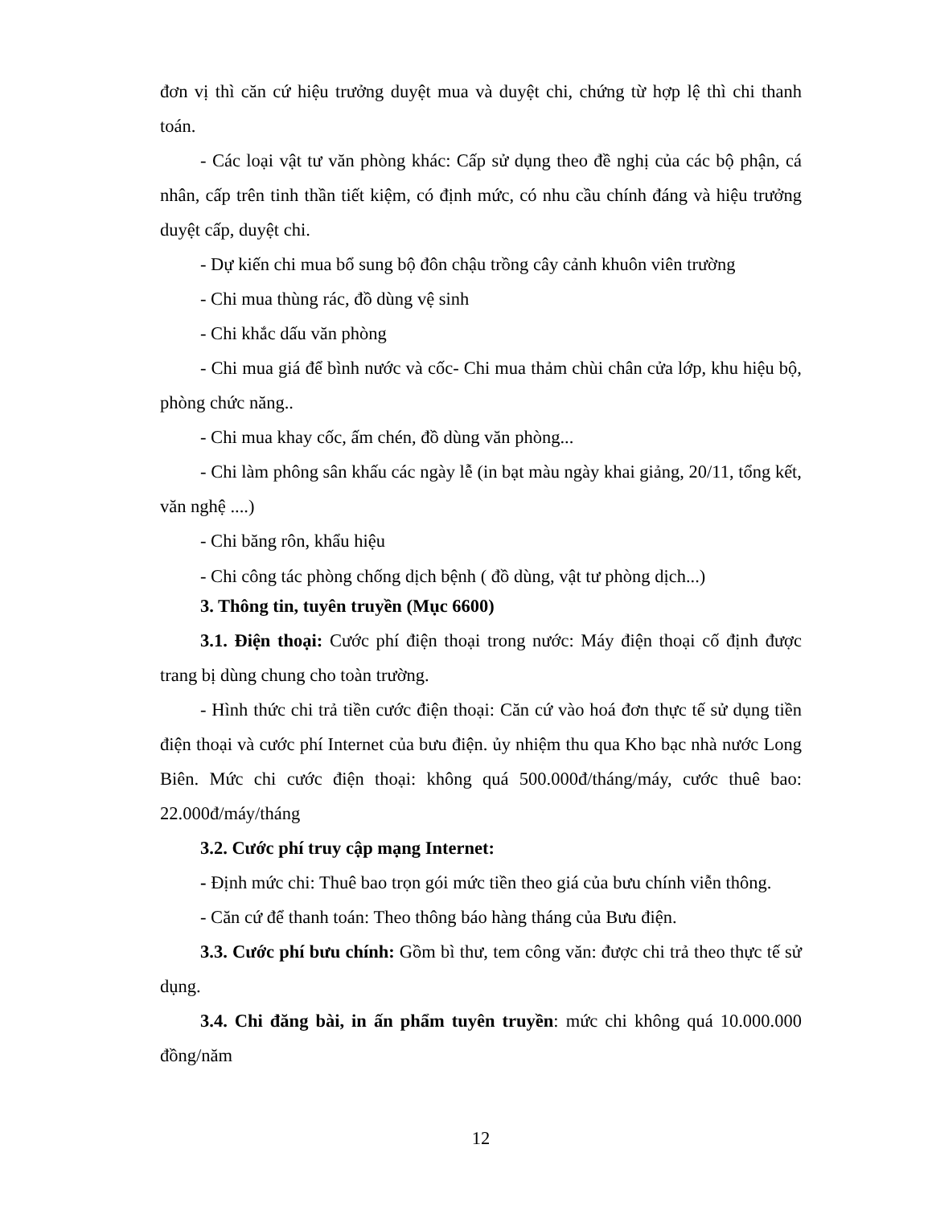đơn vị thì căn cứ hiệu trưởng duyệt mua và duyệt chi, chứng từ hợp lệ thì chi thanh toán.
- Các loại vật tư văn phòng khác: Cấp sử dụng theo đề nghị của các bộ phận, cá nhân, cấp trên tinh thần tiết kiệm, có định mức, có nhu cầu chính đáng và hiệu trưởng duyệt cấp, duyệt chi.
- Dự kiến chi mua bổ sung bộ đôn chậu trồng cây cảnh khuôn viên trường
- Chi mua thùng rác, đồ dùng vệ sinh
- Chi khắc dấu văn phòng
- Chi mua giá để bình nước và cốc- Chi mua thảm chùi chân cửa lớp, khu hiệu bộ, phòng chức năng..
- Chi mua khay cốc, ấm chén, đồ dùng văn phòng...
- Chi làm phông sân khấu các ngày lễ (in bạt màu ngày khai giảng, 20/11, tổng kết, văn nghệ ....)
- Chi băng rôn, khẩu hiệu
- Chi công tác phòng chống dịch bệnh ( đồ dùng, vật tư phòng dịch...)
3. Thông tin, tuyên truyền (Mục 6600)
3.1. Điện thoại: Cước phí điện thoại trong nước: Máy điện thoại cố định được trang bị dùng chung cho toàn trường.
- Hình thức chi trả tiền cước điện thoại: Căn cứ vào hoá đơn thực tế sử dụng tiền điện thoại và cước phí Internet của bưu điện. ủy nhiệm thu qua Kho bạc nhà nước Long Biên. Mức chi cước điện thoại: không quá 500.000đ/tháng/máy, cước thuê bao: 22.000đ/máy/tháng
3.2. Cước phí truy cập mạng Internet:
- Định mức chi: Thuê bao trọn gói mức tiền theo giá của bưu chính viễn thông.
- Căn cứ để thanh toán: Theo thông báo hàng tháng của Bưu điện.
3.3. Cước phí bưu chính: Gồm bì thư, tem công văn: được chi trả theo thực tế sử dụng.
3.4. Chi đăng bài, in ấn phẩm tuyên truyền: mức chi không quá 10.000.000 đồng/năm
12